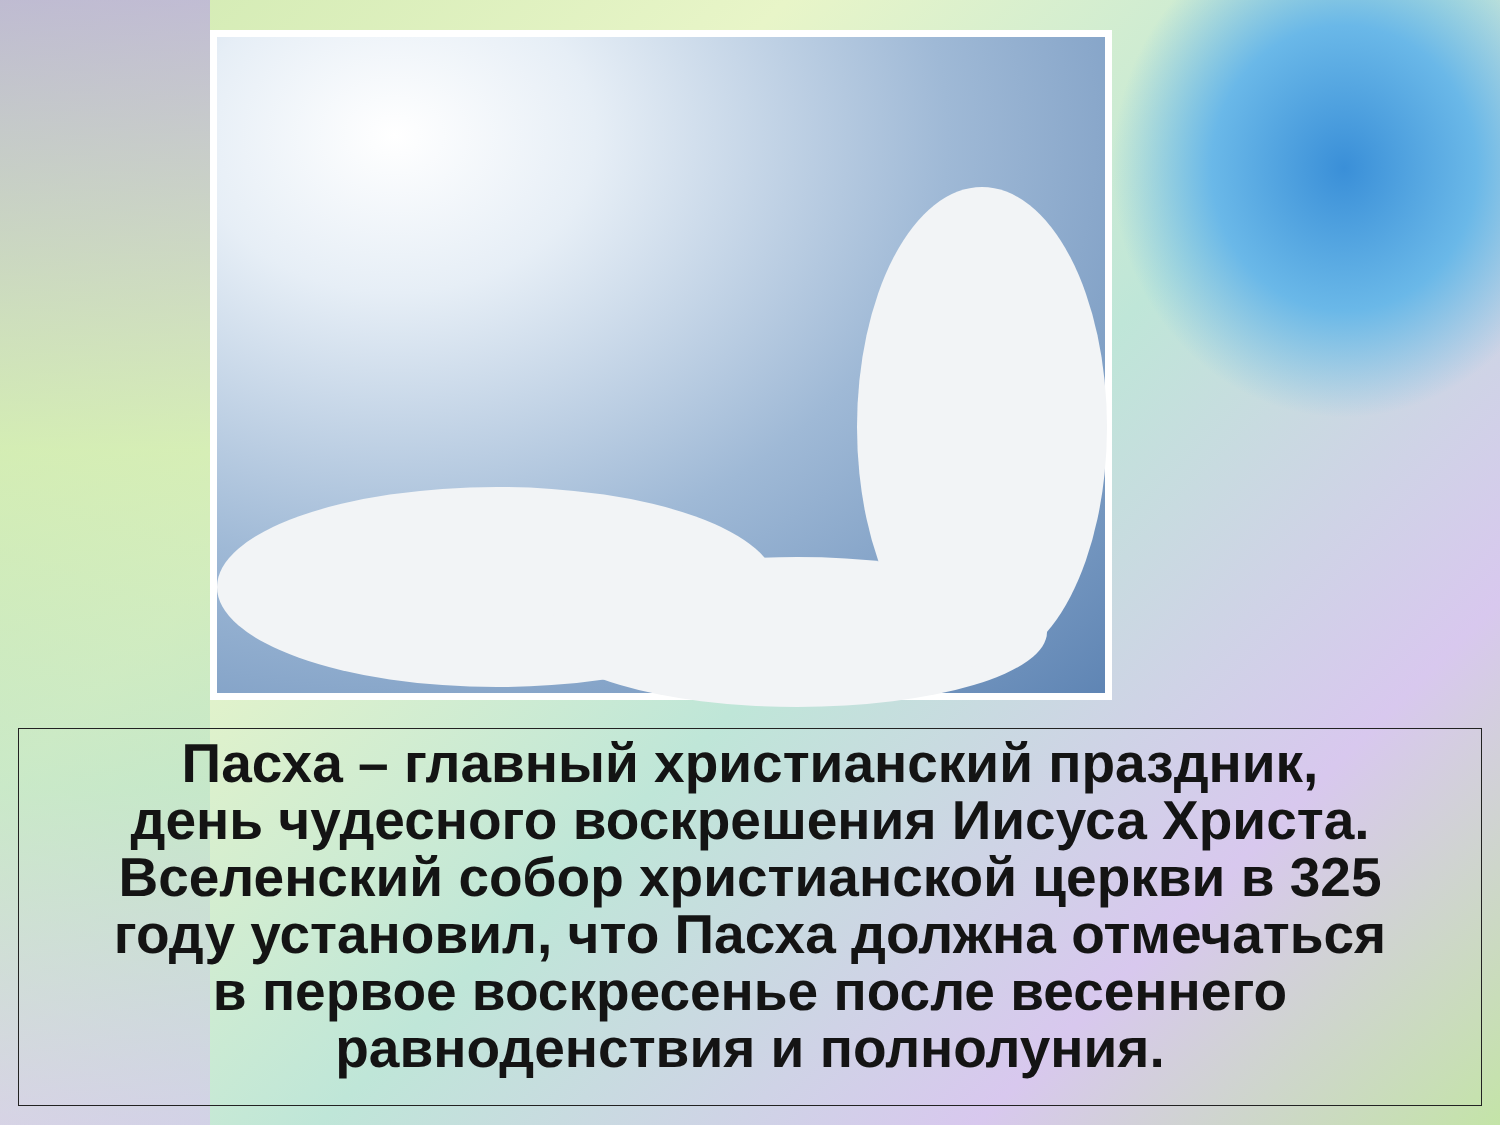Пасха – главный христианский праздник,
день чудесного воскрешения Иисуса Христа.
Вселенский собор христианской церкви в 325
году установил, что Пасха должна отмечаться
в первое воскресенье после весеннего
равноденствия и полнолуния.